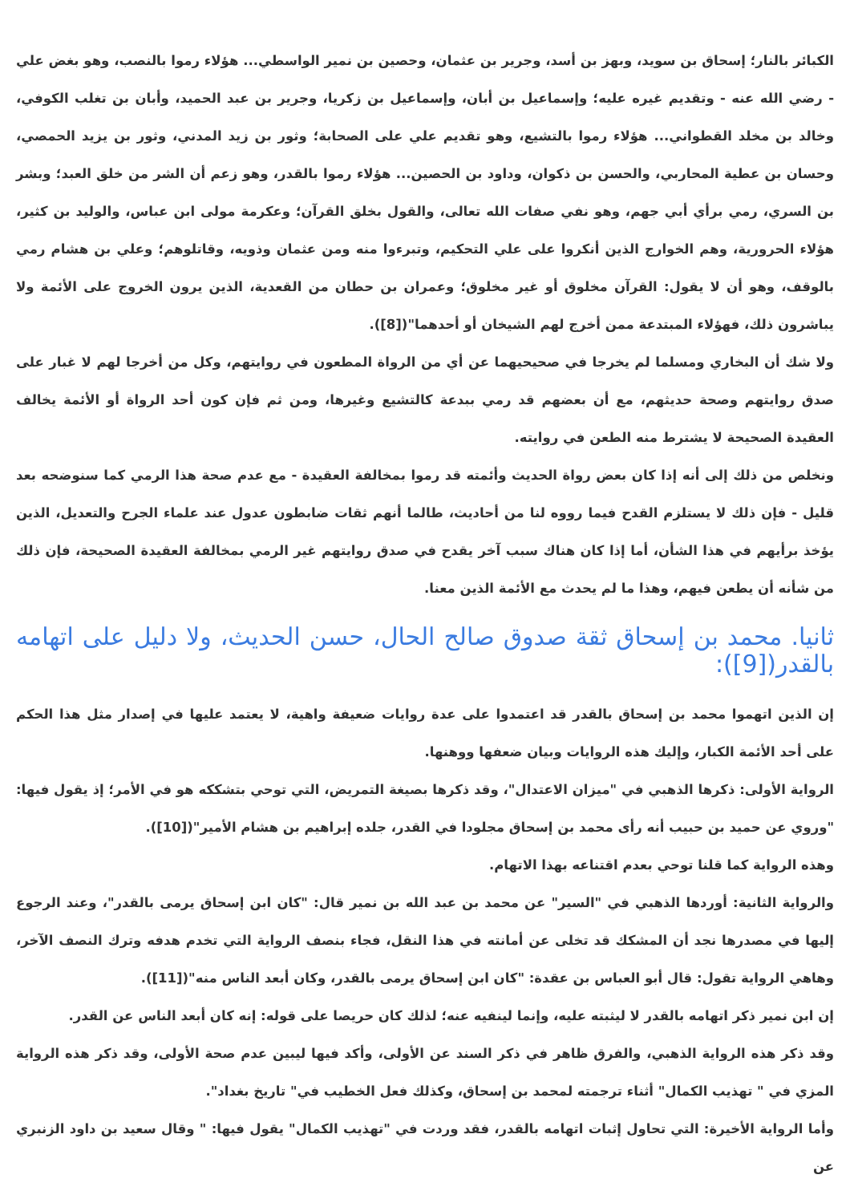الكبائر بالنار؛ إسحاق بن سويد، وبهز بن أسد، وجرير بن عثمان، وحصين بن نمير الواسطي... هؤلاء رموا بالنصب، وهو بغض علي - رضي الله عنه - وتقديم غيره عليه؛ وإسماعيل بن أبان، وإسماعيل بن زكريا، وجرير بن عبد الحميد، وأبان بن تغلب الكوفي، وخالد بن مخلد القطواني... هؤلاء رموا بالتشيع، وهو تقديم علي على الصحابة؛ وثور بن زيد المدني، وثور بن يزيد الحمصي، وحسان بن عطية المحاربي، والحسن بن ذكوان، وداود بن الحصين... هؤلاء رموا بالقدر، وهو زعم أن الشر من خلق العبد؛ وبشر بن السري، رمي برأي أبي جهم، وهو نفي صفات الله تعالى، والقول بخلق القرآن؛ وعكرمة مولى ابن عباس، والوليد بن كثير، هؤلاء الحرورية، وهم الخوارج الذين أنكروا على علي التحكيم، وتبرءوا منه ومن عثمان وذويه، وقاتلوهم؛ وعلي بن هشام رمي بالوقف، وهو أن لا يقول: القرآن مخلوق أو غير مخلوق؛ وعمران بن حطان من القعدية، الذين يرون الخروج على الأئمة ولا يباشرون ذلك، فهؤلاء المبتدعة ممن أخرج لهم الشيخان أو أحدهما"([8]).
ولا شك أن البخاري ومسلما لم يخرجا في صحيحيهما عن أي من الرواة المطعون في روايتهم، وكل من أخرجا لهم لا غبار على صدق روايتهم وصحة حديثهم، مع أن بعضهم قد رمي ببدعة كالتشيع وغيرها، ومن ثم فإن كون أحد الرواة أو الأئمة يخالف العقيدة الصحيحة لا يشترط منه الطعن في روايته.
ونخلص من ذلك إلى أنه إذا كان بعض رواة الحديث وأئمته قد رموا بمخالفة العقيدة - مع عدم صحة هذا الرمي كما سنوضحه بعد قليل - فإن ذلك لا يستلزم القدح فيما رووه لنا من أحاديث، طالما أنهم ثقات ضابطون عدول عند علماء الجرح والتعديل، الذين يؤخذ برأيهم في هذا الشأن، أما إذا كان هناك سبب آخر يقدح في صدق روايتهم غير الرمي بمخالفة العقيدة الصحيحة، فإن ذلك من شأنه أن يطعن فيهم، وهذا ما لم يحدث مع الأئمة الذين معنا.
ثانيا. محمد بن إسحاق ثقة صدوق صالح الحال، حسن الحديث، ولا دليل على اتهامه بالقدر([9]):
إن الذين اتهموا محمد بن إسحاق بالقدر قد اعتمدوا على عدة روايات ضعيفة واهية، لا يعتمد عليها في إصدار مثل هذا الحكم على أحد الأئمة الكبار، وإليك هذه الروايات وبيان ضعفها ووهنها.
الرواية الأولى: ذكرها الذهبي في "ميزان الاعتدال"، وقد ذكرها بصيغة التمريض، التي توحي بتشككه هو في الأمر؛ إذ يقول فيها: "وروي عن حميد بن حبيب أنه رأى محمد بن إسحاق مجلودا في القدر، جلده إبراهيم بن هشام الأمير"([10]).
وهذه الرواية كما قلنا توحي بعدم اقتناعه بهذا الاتهام.
والرواية الثانية: أوردها الذهبي في "السير" عن محمد بن عبد الله بن نمير قال: "كان ابن إسحاق يرمى بالقدر"، وعند الرجوع إليها في مصدرها نجد أن المشكك قد تخلى عن أمانته في هذا النقل، فجاء بنصف الرواية التي تخدم هدفه وترك النصف الآخر، وهاهي الرواية تقول: قال أبو العباس بن عقدة: "كان ابن إسحاق يرمى بالقدر، وكان أبعد الناس منه"([11]).
إن ابن نمير ذكر اتهامه بالقدر لا ليثبته عليه، وإنما لينفيه عنه؛ لذلك كان حريصا على قوله: إنه كان أبعد الناس عن القدر.
وقد ذكر هذه الرواية الذهبي، والفرق ظاهر في ذكر السند عن الأولى، وأكد فيها ليبين عدم صحة الأولى، وقد ذكر هذه الرواية المزي في " تهذيب الكمال" أثناء ترجمته لمحمد بن إسحاق، وكذلك فعل الخطيب في" تاريخ بغداد".
وأما الرواية الأخيرة: التي تحاول إثبات اتهامه بالقدر، فقد وردت في "تهذيب الكمال" يقول فيها: " وقال سعيد بن داود الزنبري عن